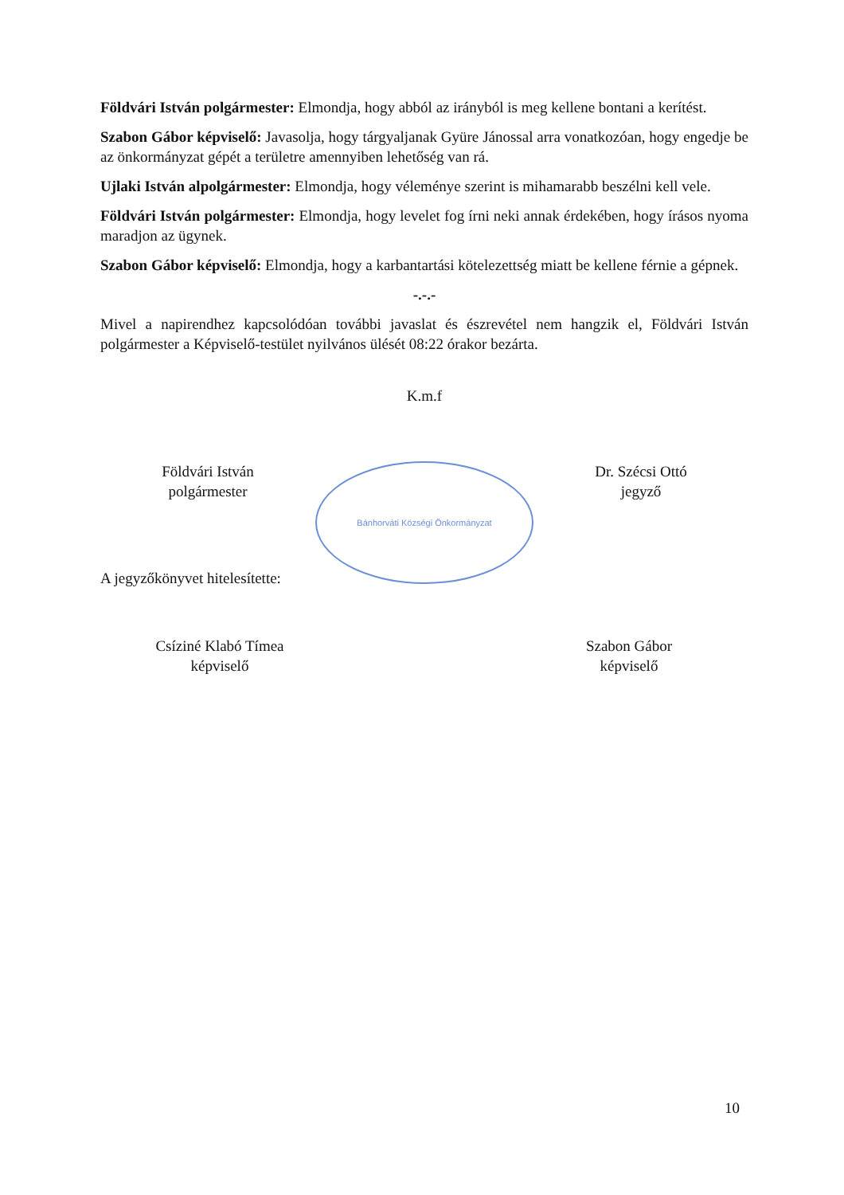Földvári István polgármester: Elmondja, hogy abból az irányból is meg kellene bontani a kerítést.
Szabon Gábor képviselő: Javasolja, hogy tárgyaljanak Gyüre Jánossal arra vonatkozóan, hogy engedje be az önkormányzat gépét a területre amennyiben lehetőség van rá.
Ujlaki István alpolgármester: Elmondja, hogy véleménye szerint is mihamarabb beszélni kell vele.
Földvári István polgármester: Elmondja, hogy levelet fog írni neki annak érdekében, hogy írásos nyoma maradjon az ügynek.
Szabon Gábor képviselő: Elmondja, hogy a karbantartási kötelezettség miatt be kellene férnie a gépnek.
-.-.-
Mivel a napirendhez kapcsolódóan további javaslat és észrevétel nem hangzik el, Földvári István polgármester a Képviselő-testület nyilvános ülését 08:22 órakor bezárta.
K.m.f
Földvári István
polgármester
Bánhorváti Községi Önkormányzat
Dr. Szécsi Ottó
jegyző
A jegyzőkönyvet hitelesítette:
Csíziné Klabó Tímea
képviselő
Szabon Gábor
képviselő
10